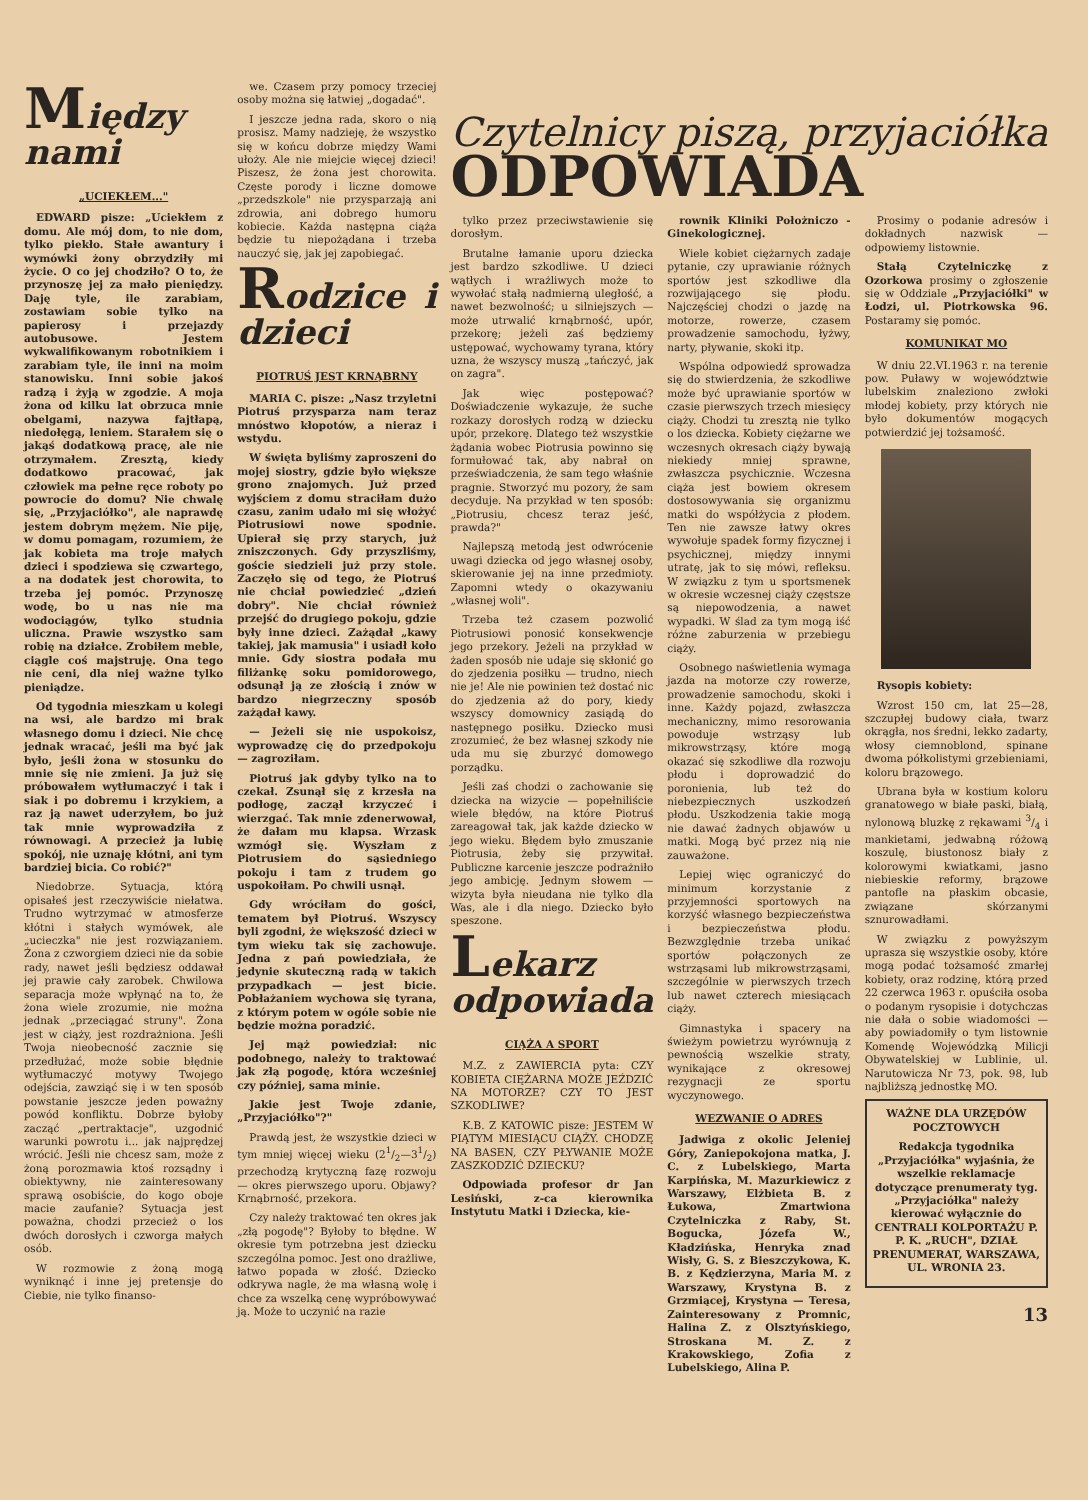Między nami
„UCIEKŁEM..."
EDWARD pisze: „Uciekłem z domu. Ale mój dom, to nie dom, tylko piekło. Stałe awantury i wymówki żony obrzydziły mi życie. O co jej chodziło? O to, że przynoszę jej za mało pieniędzy. Daję tyle, ile zarabiam, zostawiam sobie tylko na papierosy i przejazdy autobusowe. Jestem wykwalifikowanym robotnikiem i zarabiam tyle, ile inni na moim stanowisku. Inni sobie jakoś radzą i żyją w zgodzie. A moja żona od kilku lat obrzuca mnie obelgami, nazywa fajtłapą, niedołęgą, leniem. Starałem się o jakąś dodatkową pracę, ale nie otrzymałem. Zresztą, kiedy dodatkowo pracować, jak człowiek ma pełne ręce roboty po powrocie do domu? Nie chwalę się, „Przyjaciółko", ale naprawdę jestem dobrym mężem. Nie piję, w domu pomagam, rozumiem, że jak kobieta ma troje małych dzieci i spodziewa się czwartego, a na dodatek jest chorowita, to trzeba jej pomóc. Przynoszę wodę, bo u nas nie ma wodociągów, tylko studnia uliczna. Prawie wszystko sam robię na działce. Zrobiłem meble, ciągle coś majstruję. Ona tego nie ceni, dla niej ważne tylko pieniądze.
Od tygodnia mieszkam u kolegi na wsi, ale bardzo mi brak własnego domu i dzieci. Nie chcę jednak wracać, jeśli ma być jak było, jeśli żona w stosunku do mnie się nie zmieni. Ja już się próbowałem wytłumaczyć i tak i siak i po dobremu i krzykiem, a raz ją nawet uderzyłem, bo już tak mnie wyprowadziła z równowagi. A przecież ja lubię spokój, nie uznaję kłótni, ani tym bardziej bicia. Co robić?"
Niedobrze. Sytuacja, którą opisałeś jest rzeczywiście niełatwa. Trudno wytrzymać w atmosferze kłótni i stałych wymówek, ale „ucieczka" nie jest rozwiązaniem. Żona z czworgiem dzieci nie da sobie rady, nawet jeśli będziesz oddawał jej prawie cały zarobek. Chwilowa separacja może wpłynąć na to, że żona wiele zrozumie, nie można jednak „przeciągać struny". Żona jest w ciąży, jest rozdrażniona. Jeśli Twoja nieobecność zacznie się przedłużać, może sobie błędnie wytłumaczyć motywy Twojego odejścia, zawziąć się i w ten sposób powstanie jeszcze jeden poważny powód konfliktu. Dobrze byłoby zacząć „pertraktacje", uzgodnić warunki powrotu i... jak najprędzej wrócić. Jeśli nie chcesz sam, może z żoną porozmawia ktoś rozsądny i obiektywny, nie zainteresowany sprawą osobiście, do kogo oboje macie zaufanie? Sytuacja jest poważna, chodzi przecież o los dwóch dorosłych i czworga małych osób.
W rozmowie z żoną mogą wyniknąć i inne jej pretensje do Ciebie, nie tylko finanso-
we. Czasem przy pomocy trzeciej osoby można się łatwiej „dogadać".
I jeszcze jedna rada, skoro o nią prosisz. Mamy nadzieję, że wszystko się w końcu dobrze między Wami ułoży. Ale nie miejcie więcej dzieci! Piszesz, że żona jest chorowita. Częste porody i liczne domowe „przedszkole" nie przysparzają ani zdrowia, ani dobrego humoru kobiecie. Każda następna ciąża będzie tu niepożądana i trzeba nauczyć się, jak jej zapobiegać.
Rodzice i dzieci
PIOTRUŚ JEST KRNĄBRNY
MARIA C. pisze: „Nasz trzyletni Piotruś przysparza nam teraz mnóstwo kłopotów, a nieraz i wstydu.
W święta byliśmy zaproszeni do mojej siostry, gdzie było większe grono znajomych. Już przed wyjściem z domu straciłam dużo czasu, zanim udało mi się włożyć Piotrusiowi nowe spodnie. Upierał się przy starych, już zniszczonych. Gdy przyszliśmy, goście siedzieli już przy stole. Zaczęło się od tego, że Piotruś nie chciał powiedzieć „dzień dobry". Nie chciał również przejść do drugiego pokoju, gdzie były inne dzieci. Zażądał „kawy takiej, jak mamusia" i usiadł koło mnie. Gdy siostra podała mu filiżankę soku pomidorowego, odsunął ją ze złością i znów w bardzo niegrzeczny sposób zażądał kawy.
— Jeżeli się nie uspokoisz, wyprowadzę cię do przedpokoju — zagroziłam.
Piotruś jak gdyby tylko na to czekał. Zsunął się z krzesła na podłogę, zaczął krzyczeć i wierzgać. Tak mnie zdenerwował, że dałam mu klapsa. Wrzask wzmógł się. Wyszłam z Piotrusiem do sąsiedniego pokoju i tam z trudem go uspokoiłam. Po chwili usnął.
Gdy wróciłam do gości, tematem był Piotruś. Wszyscy byli zgodni, że większość dzieci w tym wieku tak się zachowuje. Jedna z pań powiedziała, że jedynie skuteczną radą w takich przypadkach — jest bicie. Pobłażaniem wychowa się tyrana, z którym potem w ogóle sobie nie będzie można poradzić.
Jej mąż powiedział: nic podobnego, należy to traktować jak złą pogodę, która wcześniej czy później, sama minie.
Jakie jest Twoje zdanie, „Przyjaciółko"?"
Prawdą jest, że wszystkie dzieci w tym mniej więcej wieku (21/2—31/2) przechodzą krytyczną fazę rozwoju — okres pierwszego uporu. Objawy? Krnąbrność, przekora.
Czy należy traktować ten okres jak „złą pogodę"? Byłoby to błędne. W okresie tym potrzebna jest dziecku szczególna pomoc. Jest ono drażliwe, łatwo popada w złość. Dziecko odkrywa nagle, że ma własną wolę i chce za wszelką cenę wypróbowywać ją. Może to uczynić na razie
Czytelnicy piszą, przyjaciółka ODPOWIADA
tylko przez przeciwstawienie się dorosłym.
Brutalne łamanie uporu dziecka jest bardzo szkodliwe. U dzieci wątłych i wrażliwych może to wywołać stałą nadmierną uległość, a nawet bezwolność; u silniejszych — może utrwalić krnąbrność, upór, przekorę; jeżeli zaś będziemy ustępować, wychowamy tyrana, który uzna, że wszyscy muszą „tańczyć, jak on zagra".
Jak więc postępować? Doświadczenie wykazuje, że suche rozkazy dorosłych rodzą w dziecku upór, przekorę. Dlatego też wszystkie żądania wobec Piotrusia powinno się formułować tak, aby nabrał on przeświadczenia, że sam tego właśnie pragnie. Stworzyć mu pozory, że sam decyduje. Na przykład w ten sposób: „Piotrusiu, chcesz teraz jeść, prawda?"
Najlepszą metodą jest odwrócenie uwagi dziecka od jego własnej osoby, skierowanie jej na inne przedmioty. Zapomni wtedy o okazywaniu „własnej woli".
Trzeba też czasem pozwolić Piotrusiowi ponosić konsekwencje jego przekory. Jeżeli na przykład w żaden sposób nie udaje się skłonić go do zjedzenia posiłku — trudno, niech nie je! Ale nie powinien też dostać nic do zjedzenia aż do pory, kiedy wszyscy domownicy zasiądą do następnego posiłku. Dziecko musi zrozumieć, że bez własnej szkody nie uda mu się zburzyć domowego porządku.
Jeśli zaś chodzi o zachowanie się dziecka na wizycie — popełniliście wiele błędów, na które Piotruś zareagował tak, jak każde dziecko w jego wieku. Błędem było zmuszanie Piotrusia, żeby się przywitał. Publiczne karcenie jeszcze podrażniło jego ambicję. Jednym słowem — wizyta była nieudana nie tylko dla Was, ale i dla niego. Dziecko było speszone.
Lekarz odpowiada
CIĄŻA A SPORT
M.Z. z ZAWIERCIA pyta: CZY KOBIETA CIĘŻARNA MOŻE JEŹDZIĆ NA MOTORZE? CZY TO JEST SZKODLIWE?
K.B. Z KATOWIC pisze: JESTEM W PIĄTYM MIESIĄCU CIĄŻY. CHODZĘ NA BASEN, CZY PŁYWANIE MOŻE ZASZKODZIĆ DZIECKU?
Odpowiada profesor dr Jan Lesiński, z-ca kierownika Instytutu Matki i Dziecka, kie-
rownik Kliniki Położniczo - Ginekologicznej.
Wiele kobiet ciężarnych zadaje pytanie, czy uprawianie różnych sportów jest szkodliwe dla rozwijającego się płodu. Najczęściej chodzi o jazdę na motorze, rowerze, czasem prowadzenie samochodu, łyżwy, narty, pływanie, skoki itp.
Wspólna odpowiedź sprowadza się do stwierdzenia, że szkodliwe może być uprawianie sportów w czasie pierwszych trzech miesięcy ciąży. Chodzi tu zresztą nie tylko o los dziecka. Kobiety ciężarne we wczesnych okresach ciąży bywają niekiedy mniej sprawne, zwłaszcza psychicznie. Wczesna ciąża jest bowiem okresem dostosowywania się organizmu matki do współżycia z płodem. Ten nie zawsze łatwy okres wywołuje spadek formy fizycznej i psychicznej, między innymi utratę, jak to się mówi, refleksu. W związku z tym u sportsmenek w okresie wczesnej ciąży częstsze są niepowodzenia, a nawet wypadki. W ślad za tym mogą iść różne zaburzenia w przebiegu ciąży.
Osobnego naświetlenia wymaga jazda na motorze czy rowerze, prowadzenie samochodu, skoki i inne. Każdy pojazd, zwłaszcza mechaniczny, mimo resorowania powoduje wstrząsy lub mikrowstrząsy, które mogą okazać się szkodliwe dla rozwoju płodu i doprowadzić do poronienia, lub też do niebezpiecznych uszkodzeń płodu. Uszkodzenia takie mogą nie dawać żadnych objawów u matki. Mogą być przez nią nie zauważone.
Lepiej więc ograniczyć do minimum korzystanie z przyjemności sportowych na korzyść własnego bezpieczeństwa i bezpieczeństwa płodu. Bezwzględnie trzeba unikać sportów połączonych ze wstrząsami lub mikrowstrząsami, szczególnie w pierwszych trzech lub nawet czterech miesiącach ciąży.
Gimnastyka i spacery na świeżym powietrzu wyrównują z pewnością wszelkie straty, wynikające z okresowej rezygnacji ze sportu wyczynowego.
WEZWANIE O ADRES
Jadwiga z okolic Jeleniej Góry, Zaniepokojona matka, J. C. z Lubelskiego, Marta Karpińska, M. Mazurkiewicz z Warszawy, Elżbieta B. z Łukowa, Zmartwiona Czytelniczka z Raby, St. Bogucka, Józefa W., Kładzińska, Henryka znad Wisły, G. S. z Bieszczykowa, K. B. z Kędzierzyna, Maria M. z Warszawy, Krystyna B. z Grzmiącej, Krystyna — Teresa, Zainteresowany z Promnic, Halina Z. z Olsztyńskiego, Stroskana M. Z. z Krakowskiego, Zofia z Lubelskiego, Alina P.
Prosimy o podanie adresów i dokładnych nazwisk — odpowiemy listownie.
Stałą Czytelniczkę z Ozorkowa prosimy o zgłoszenie się w Oddziale „Przyjaciółki" w Łodzi, ul. Piotrkowska 96. Postaramy się pomóc.
KOMUNIKAT MO
W dniu 22.VI.1963 r. na terenie pow. Puławy w województwie lubelskim znaleziono zwłoki młodej kobiety, przy których nie było dokumentów mogących potwierdzić jej tożsamość.
Rysopis kobiety:
Wzrost 150 cm, lat 25—28, szczupłej budowy ciała, twarz okrągła, nos średni, lekko zadarty, włosy ciemnoblond, spinane dwoma półkolistymi grzebieniami, koloru brązowego.
Ubrana była w kostium koloru granatowego w białe paski, białą, nylonową bluzkę z rękawami 3/4 i mankietami, jedwabną różową koszulę, biustonosz biały z kolorowymi kwiatkami, jasno niebieskie reformy, brązowe pantofle na płaskim obcasie, związane skórzanymi sznurowadłami.
W związku z powyższym uprasza się wszystkie osoby, które mogą podać tożsamość zmarłej kobiety, oraz rodzinę, którą przed 22 czerwca 1963 r. opuściła osoba o podanym rysopisie i dotychczas nie dała o sobie wiadomości — aby powiadomiły o tym listownie Komendę Wojewódzką Milicji Obywatelskiej w Lublinie, ul. Narutowicza Nr 73, pok. 98, lub najbliższą jednostkę MO.
WAŻNE DLA URZĘDÓW POCZTOWYCH
Redakcja tygodnika „Przyjaciółka" wyjaśnia, że wszelkie reklamacje dotyczące prenumeraty tyg. „Przyjaciółka" należy kierować wyłącznie do CENTRALI KOLPORTAŻU P. P. K. „RUCH", DZIAŁ PRENUMERAT, WARSZAWA, UL. WRONIA 23.
13